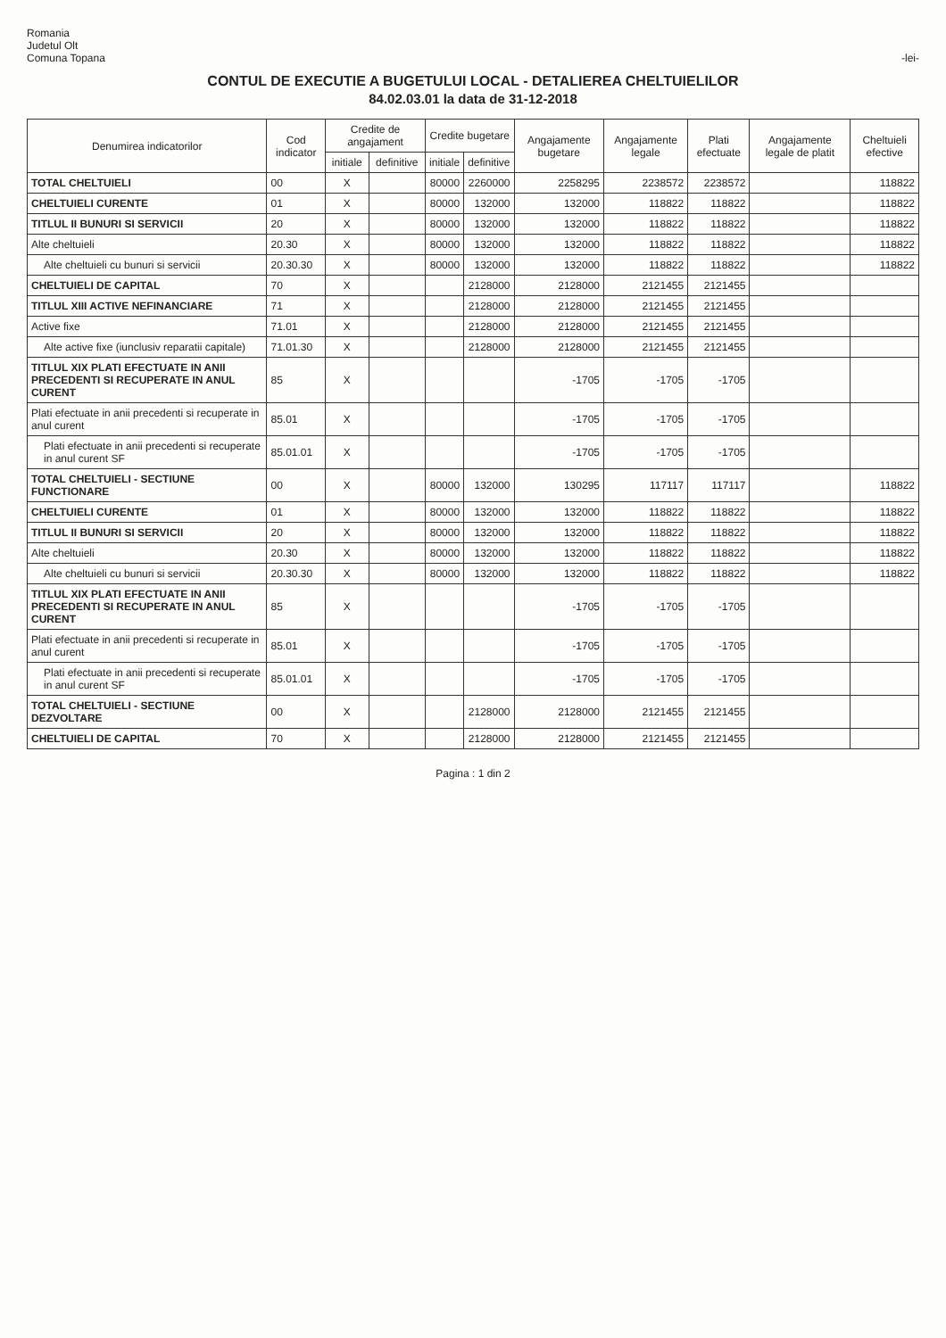Romania
Judetul Olt
Comuna Topana
-lei-
CONTUL DE EXECUTIE A BUGETULUI LOCAL - DETALIEREA CHELTUIELILOR
84.02.03.01 la data de 31-12-2018
| Denumirea indicatorilor | Cod indicator | Credite de angajament | | Credite bugetare | | Angajamente bugetare | Angajamente legale | Plati efectuate | Angajamente legale de platit | Cheltuieli efective |
| --- | --- | --- | --- | --- | --- | --- | --- | --- | --- | --- |
| | | initiale | definitive | initiale | definitive | | | | | |
| TOTAL CHELTUIELI | 00 | X | | 80000 | 2260000 | 2258295 | 2238572 | 2238572 | | 118822 |
| CHELTUIELI CURENTE | 01 | X | | 80000 | 132000 | 132000 | 118822 | 118822 | | 118822 |
| TITLUL II BUNURI SI SERVICII | 20 | X | | 80000 | 132000 | 132000 | 118822 | 118822 | | 118822 |
| Alte cheltuieli | 20.30 | X | | 80000 | 132000 | 132000 | 118822 | 118822 | | 118822 |
| Alte cheltuieli cu bunuri si servicii | 20.30.30 | X | | 80000 | 132000 | 132000 | 118822 | 118822 | | 118822 |
| CHELTUIELI DE CAPITAL | 70 | X | | | 2128000 | 2128000 | 2121455 | 2121455 | | |
| TITLUL XIII ACTIVE NEFINANCIARE | 71 | X | | | 2128000 | 2128000 | 2121455 | 2121455 | | |
| Active fixe | 71.01 | X | | | 2128000 | 2128000 | 2121455 | 2121455 | | |
| Alte active fixe (iunclusiv reparatii capitale) | 71.01.30 | X | | | 2128000 | 2128000 | 2121455 | 2121455 | | |
| TITLUL XIX PLATI EFECTUATE IN ANII PRECEDENTI SI RECUPERATE IN ANUL CURENT | 85 | X | | | | -1705 | -1705 | -1705 | | |
| Plati efectuate in anii precedenti si recuperate in anul curent | 85.01 | X | | | | -1705 | -1705 | -1705 | | |
| Plati efectuate in anii precedenti si recuperate in anul curent SF | 85.01.01 | X | | | | -1705 | -1705 | -1705 | | |
| TOTAL CHELTUIELI - SECTIUNE FUNCTIONARE | 00 | X | | 80000 | 132000 | 130295 | 117117 | 117117 | | 118822 |
| CHELTUIELI CURENTE | 01 | X | | 80000 | 132000 | 132000 | 118822 | 118822 | | 118822 |
| TITLUL II BUNURI SI SERVICII | 20 | X | | 80000 | 132000 | 132000 | 118822 | 118822 | | 118822 |
| Alte cheltuieli | 20.30 | X | | 80000 | 132000 | 132000 | 118822 | 118822 | | 118822 |
| Alte cheltuieli cu bunuri si servicii | 20.30.30 | X | | 80000 | 132000 | 132000 | 118822 | 118822 | | 118822 |
| TITLUL XIX PLATI EFECTUATE IN ANII PRECEDENTI SI RECUPERATE IN ANUL CURENT | 85 | X | | | | -1705 | -1705 | -1705 | | |
| Plati efectuate in anii precedenti si recuperate in anul curent | 85.01 | X | | | | -1705 | -1705 | -1705 | | |
| Plati efectuate in anii precedenti si recuperate in anul curent SF | 85.01.01 | X | | | | -1705 | -1705 | -1705 | | |
| TOTAL CHELTUIELI - SECTIUNE DEZVOLTARE | 00 | X | | | 2128000 | 2128000 | 2121455 | 2121455 | | |
| CHELTUIELI DE CAPITAL | 70 | X | | | 2128000 | 2128000 | 2121455 | 2121455 | | |
Pagina : 1 din 2